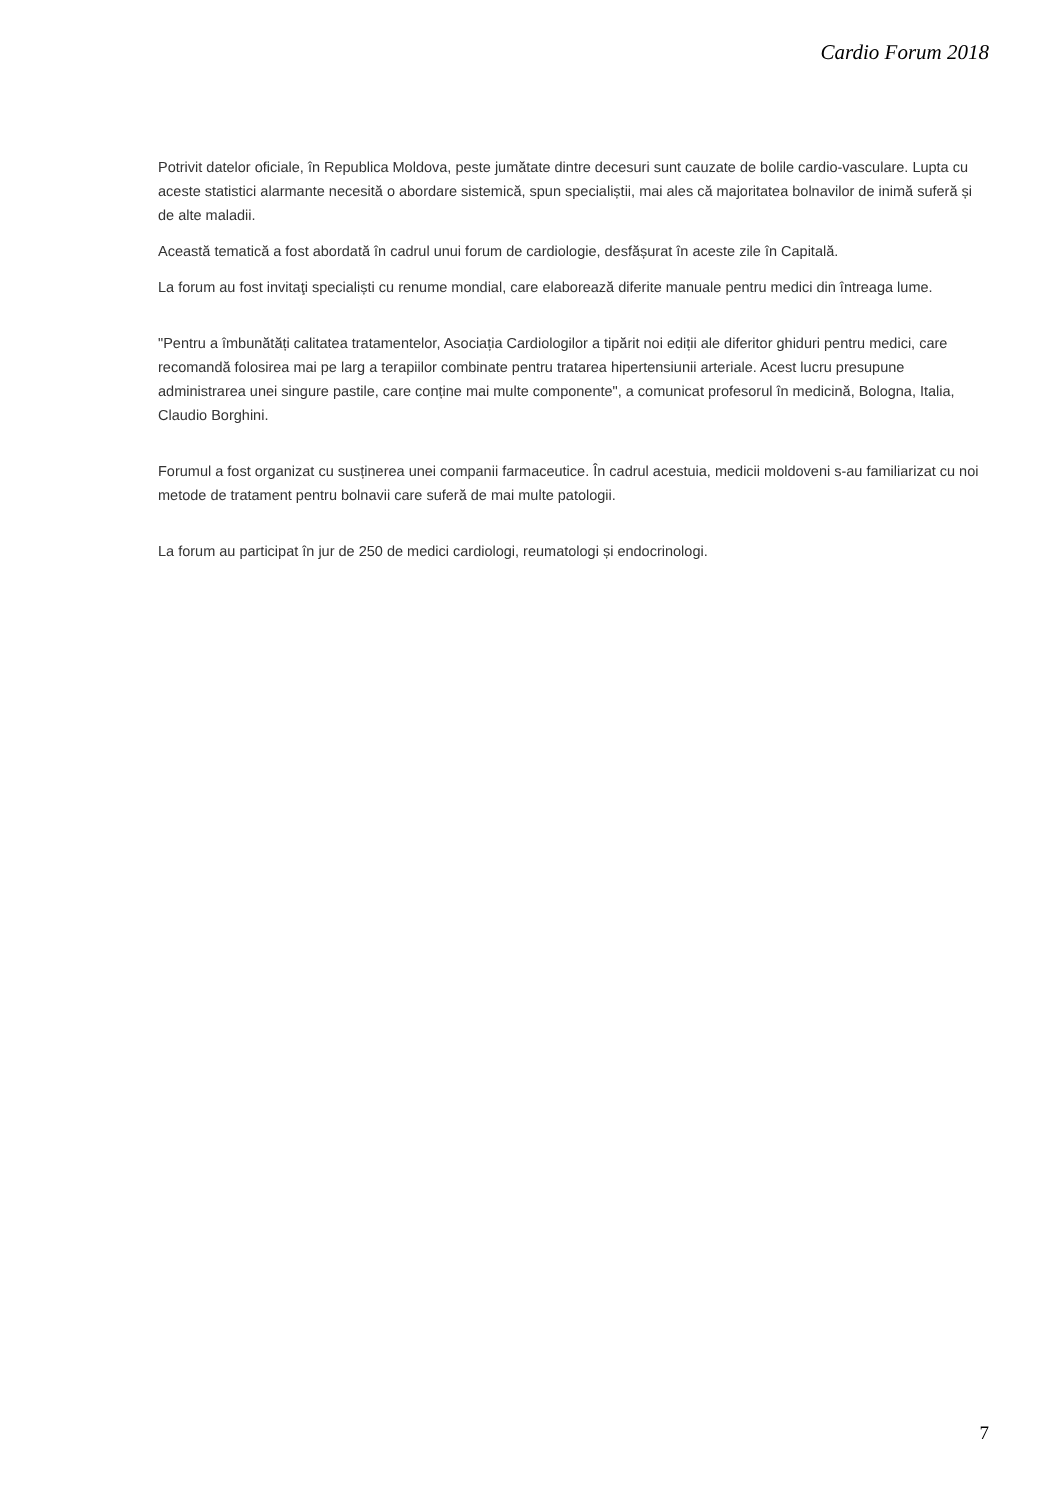Cardio Forum 2018
Potrivit datelor oficiale, în Republica Moldova, peste jumătate dintre decesuri sunt cauzate de bolile cardio-vasculare. Lupta cu aceste statistici alarmante necesită o abordare sistemică, spun specialiștii, mai ales că majoritatea bolnavilor de inimă suferă și de alte maladii.
Această tematică a fost abordată în cadrul unui forum de cardiologie, desfășurat în aceste zile în Capitală.
La forum au fost invitaţi specialiști cu renume mondial, care elaborează diferite manuale pentru medici din întreaga lume.
"Pentru a îmbunătăți calitatea tratamentelor, Asociația Cardiologilor a tipărit noi ediții ale diferitor ghiduri pentru medici, care recomandă folosirea mai pe larg a terapiilor combinate pentru tratarea hipertensiunii arteriale. Acest lucru presupune administrarea unei singure pastile, care conține mai multe componente", a comunicat profesorul în medicină, Bologna, Italia, Claudio Borghini.
Forumul a fost organizat cu susținerea unei companii farmaceutice. În cadrul acestuia, medicii moldoveni s-au familiarizat cu noi metode de tratament pentru bolnavii care suferă de mai multe patologii.
La forum au participat în jur de 250 de medici cardiologi, reumatologi și endocrinologi.
7